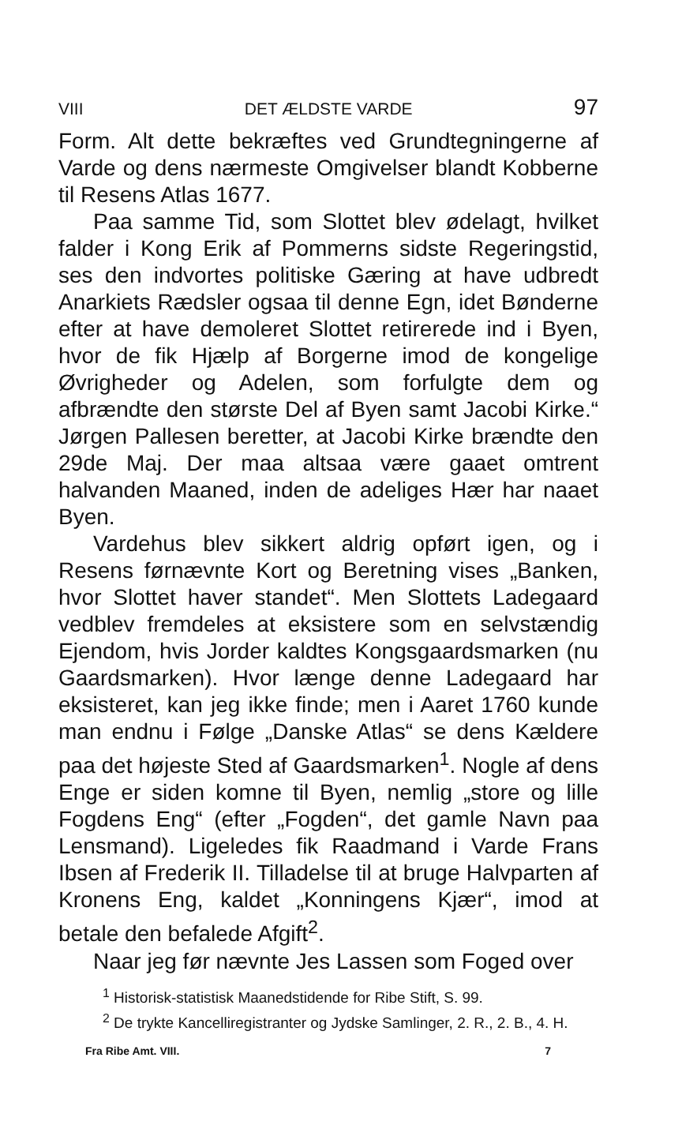VIII DET ÆLDSTE VARDE 97
Form. Alt dette bekræftes ved Grundtegningerne af Varde og dens nærmeste Omgivelser blandt Kobberne til Resens Atlas 1677.
Paa samme Tid, som Slottet blev ødelagt, hvilket falder i Kong Erik af Pommerns sidste Regeringstid, ses den indvortes politiske Gæring at have udbredt Anarkiets Rædsler ogsaa til denne Egn, idet Bønderne efter at have demoleret Slottet retirerede ind i Byen, hvor de fik Hjælp af Borgerne imod de kongelige Øvrigheder og Adelen, som forfulgte dem og afbrændte den største Del af Byen samt Jacobi Kirke.“ Jørgen Pallesen beretter, at Jacobi Kirke brændte den 29de Maj. Der maa altsaa være gaaet omtrent halvanden Maaned, inden de adeliges Hær har naaet Byen.
Vardehus blev sikkert aldrig opført igen, og i Resens førnævnte Kort og Beretning vises „Banken, hvor Slottet haver standet“. Men Slottets Ladegaard vedblev fremdeles at eksistere som en selvstændig Ejendom, hvis Jorder kaldtes Kongsgaardsmarken (nu Gaardsmarken). Hvor længe denne Ladegaard har eksisteret, kan jeg ikke finde; men i Aaret 1760 kunde man endnu i Følge „Danske Atlas“ se dens Kældere paa det højeste Sted af Gaardsmarken<sup>1</sup>. Nogle af dens Enge er siden komne til Byen, nemlig „store og lille Fogdens Eng“ (efter „Fogden“, det gamle Navn paa Lensmand). Ligeledes fik Raadmand i Varde Frans Ibsen af Frederik II. Tilladelse til at bruge Halvparten af Kronens Eng, kaldet „Konningens Kjær“, imod at betale den befalede Afgift<sup>2</sup>.
Naar jeg før nævnte Jes Lassen som Foged over
<sup>1</sup> Historisk-statistisk Maanedstidende for Ribe Stift, S. 99.
<sup>2</sup> De trykte Kancelliregistranter og Jydske Samlinger, 2. R., 2. B., 4. H.
Fra Ribe Amt. VIII. 7